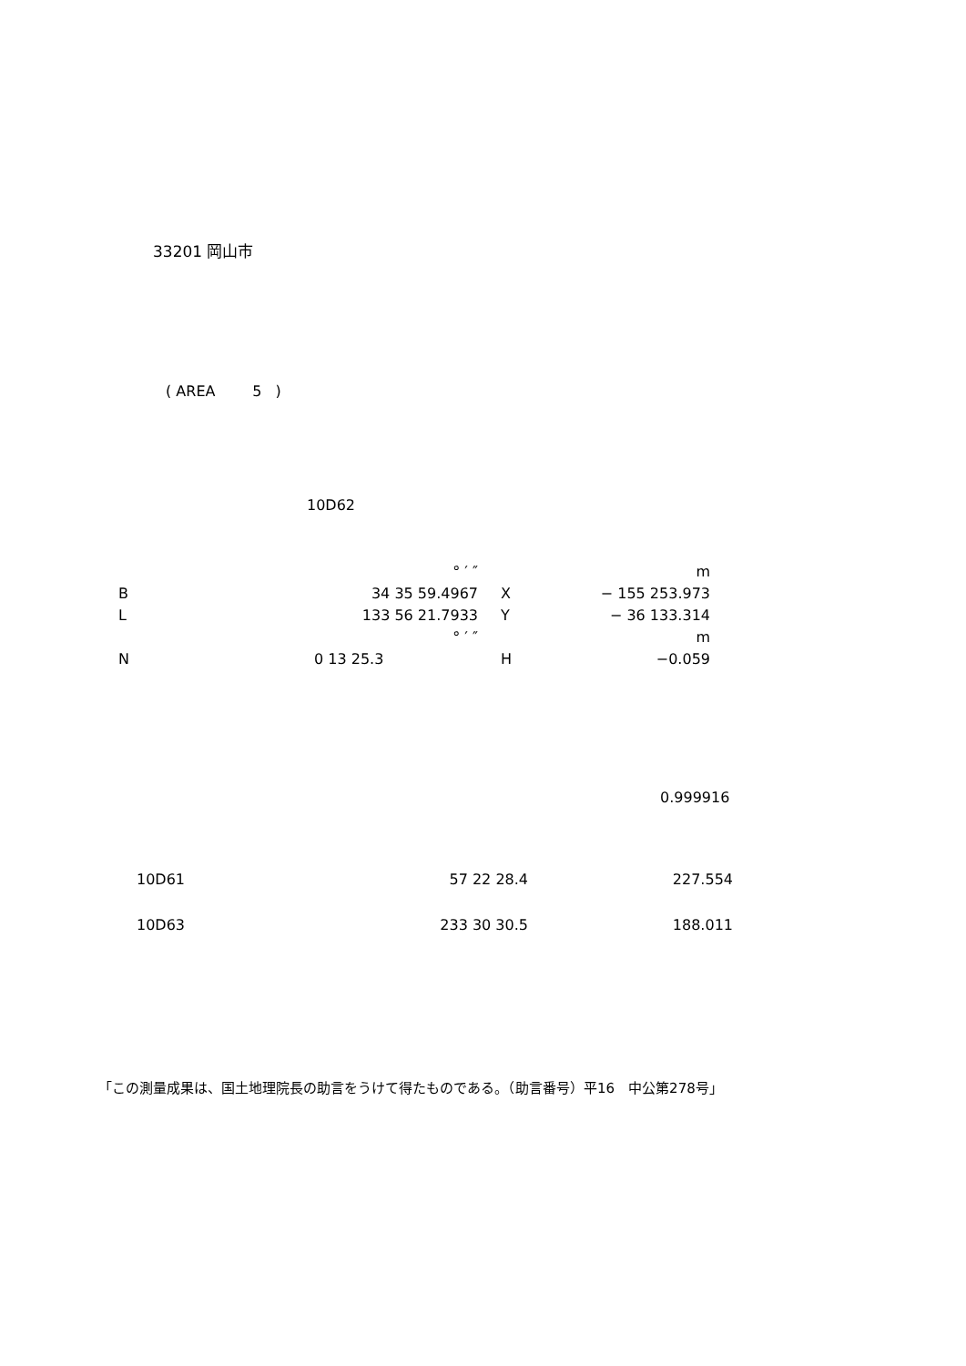33201 岡山市
( AREA 5 )
10D62
| | ° ′ ″ | | m |
| B | 34 35 59.4967 | X | − 155 253.973 |
| L | 133 56 21.7933 | Y | − 36 133.314 |
| | ° ′ ″ | | m |
| N | 0 13 25.3 | H | −0.059 |
0.999916
| 10D61 | 57 22 28.4 | 227.554 |
| 10D63 | 233 30 30.5 | 188.011 |
「この測量成果は、国土地理院長の助言をうけて得たものである。（助言番号）平16　中公第278号」